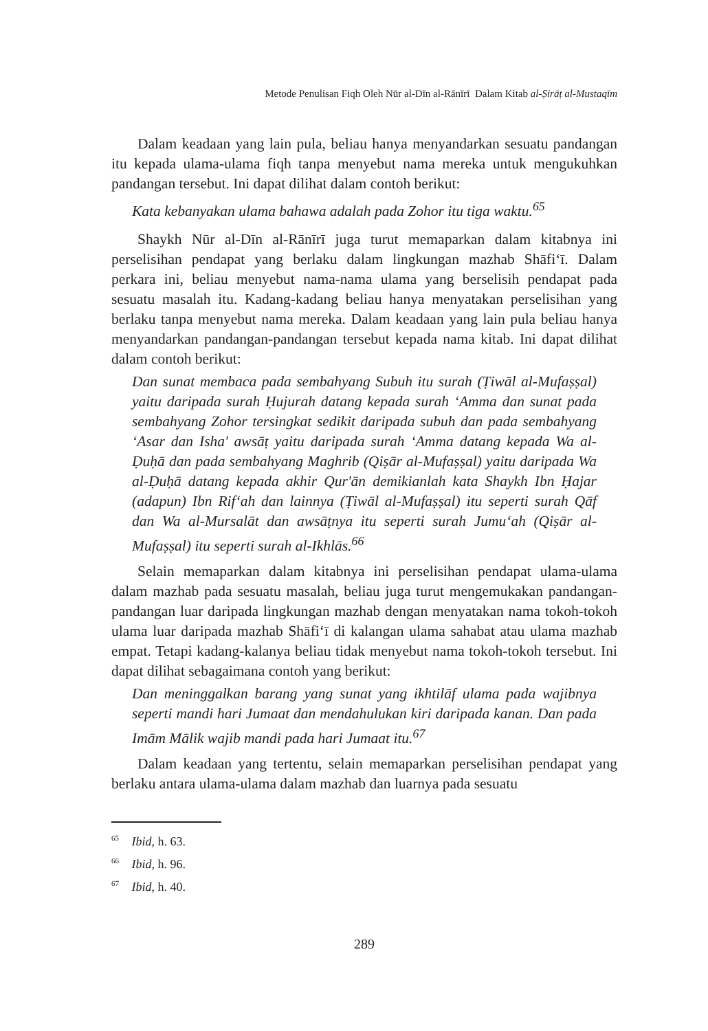Metode Penulisan Fiqh Oleh Nūr al-Dīn al-Rānīrī Dalam Kitab al-Ṣirāṭ al-Mustaqīm
Dalam keadaan yang lain pula, beliau hanya menyandarkan sesuatu pandangan itu kepada ulama-ulama fiqh tanpa menyebut nama mereka untuk mengukuhkan pandangan tersebut. Ini dapat dilihat dalam contoh berikut:
Kata kebanyakan ulama bahawa adalah pada Zohor itu tiga waktu.<sup>65</sup>
Shaykh Nūr al-Dīn al-Rānīrī juga turut memaparkan dalam kitabnya ini perselisihan pendapat yang berlaku dalam lingkungan mazhab Shāfi‘ī. Dalam perkara ini, beliau menyebut nama-nama ulama yang berselisih pendapat pada sesuatu masalah itu. Kadang-kadang beliau hanya menyatakan perselisihan yang berlaku tanpa menyebut nama mereka. Dalam keadaan yang lain pula beliau hanya menyandarkan pandangan-pandangan tersebut kepada nama kitab. Ini dapat dilihat dalam contoh berikut:
Dan sunat membaca pada sembahyang Subuh itu surah (Ṭiwāl al-Mufaṣṣal) yaitu daripada surah Ḥujurah datang kepada surah ‘Amma dan sunat pada sembahyang Zohor tersingkat sedikit daripada subuh dan pada sembahyang ‘Asar dan Isha' awsāṭ yaitu daripada surah ‘Amma datang kepada Wa al-Ḍuḥā dan pada sembahyang Maghrib (Qiṣār al-Mufaṣṣal) yaitu daripada Wa al-Ḍuḥā datang kepada akhir Qur'ān demikianlah kata Shaykh Ibn Ḥajar (adapun) Ibn Rif‘ah dan lainnya (Ṭiwāl al-Mufaṣṣal) itu seperti surah Qāf dan Wa al-Mursalāt dan awsāṭnya itu seperti surah Jumu‘ah (Qiṣār al-Mufaṣṣal) itu seperti surah al-Ikhlās.<sup>66</sup>
Selain memaparkan dalam kitabnya ini perselisihan pendapat ulama-ulama dalam mazhab pada sesuatu masalah, beliau juga turut mengemukakan pandangan-pandangan luar daripada lingkungan mazhab dengan menyatakan nama tokoh-tokoh ulama luar daripada mazhab Shāfi‘ī di kalangan ulama sahabat atau ulama mazhab empat. Tetapi kadang-kalanya beliau tidak menyebut nama tokoh-tokoh tersebut. Ini dapat dilihat sebagaimana contoh yang berikut:
Dan meninggalkan barang yang sunat yang ikhtilāf ulama pada wajibnya seperti mandi hari Jumaat dan mendahulukan kiri daripada kanan. Dan pada Imām Mālik wajib mandi pada hari Jumaat itu.<sup>67</sup>
Dalam keadaan yang tertentu, selain memaparkan perselisihan pendapat yang berlaku antara ulama-ulama dalam mazhab dan luarnya pada sesuatu
<sup>65</sup> Ibid, h. 63.
<sup>66</sup> Ibid, h. 96.
<sup>67</sup> Ibid, h. 40.
289